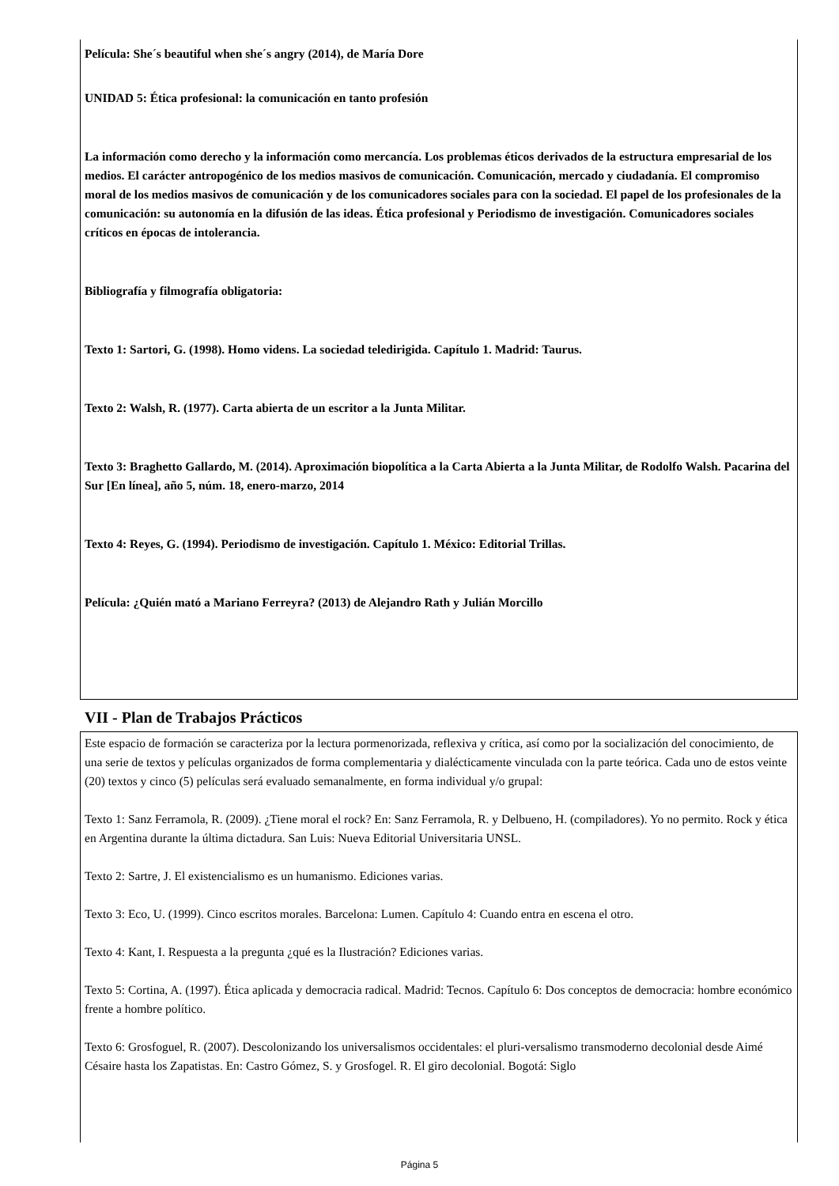Película: She´s beautiful when she´s angry (2014), de María Dore
UNIDAD 5: Ética profesional: la comunicación en tanto profesión
La información como derecho y la información como mercancía. Los problemas éticos derivados de la estructura empresarial de los medios. El carácter antropogénico de los medios masivos de comunicación. Comunicación, mercado y ciudadanía. El compromiso moral de los medios masivos de comunicación y de los comunicadores sociales para con la sociedad. El papel de los profesionales de la comunicación: su autonomía en la difusión de las ideas. Ética profesional y Periodismo de investigación. Comunicadores sociales críticos en épocas de intolerancia.
Bibliografía y filmografía obligatoria:
Texto 1: Sartori, G. (1998). Homo videns. La sociedad teledirigida. Capítulo 1. Madrid: Taurus.
Texto 2: Walsh, R. (1977). Carta abierta de un escritor a la Junta Militar.
Texto 3: Braghetto Gallardo, M. (2014). Aproximación biopolítica a la Carta Abierta a la Junta Militar, de Rodolfo Walsh. Pacarina del Sur [En línea], año 5, núm. 18, enero-marzo, 2014
Texto 4: Reyes, G. (1994). Periodismo de investigación. Capítulo 1. México: Editorial Trillas.
Película: ¿Quién mató a Mariano Ferreyra? (2013) de Alejandro Rath y Julián Morcillo
VII - Plan de Trabajos Prácticos
Este espacio de formación se caracteriza por la lectura pormenorizada, reflexiva y crítica, así como por la socialización del conocimiento, de una serie de textos y películas organizados de forma complementaria y dialécticamente vinculada con la parte teórica. Cada uno de estos veinte (20) textos y cinco (5) películas será evaluado semanalmente, en forma individual y/o grupal:
Texto 1: Sanz Ferramola, R. (2009). ¿Tiene moral el rock? En: Sanz Ferramola, R. y Delbueno, H. (compiladores). Yo no permito. Rock y ética en Argentina durante la última dictadura. San Luis: Nueva Editorial Universitaria UNSL.
Texto 2: Sartre, J. El existencialismo es un humanismo. Ediciones varias.
Texto 3: Eco, U. (1999). Cinco escritos morales. Barcelona: Lumen. Capítulo 4: Cuando entra en escena el otro.
Texto 4: Kant, I. Respuesta a la pregunta ¿qué es la Ilustración? Ediciones varias.
Texto 5: Cortina, A. (1997). Ética aplicada y democracia radical. Madrid: Tecnos. Capítulo 6: Dos conceptos de democracia: hombre económico frente a hombre político.
Texto 6: Grosfoguel, R. (2007). Descolonizando los universalismos occidentales: el pluri-versalismo transmoderno decolonial desde Aimé Césaire hasta los Zapatistas. En: Castro Gómez, S. y Grosfogel. R. El giro decolonial. Bogotá: Siglo
Página 5